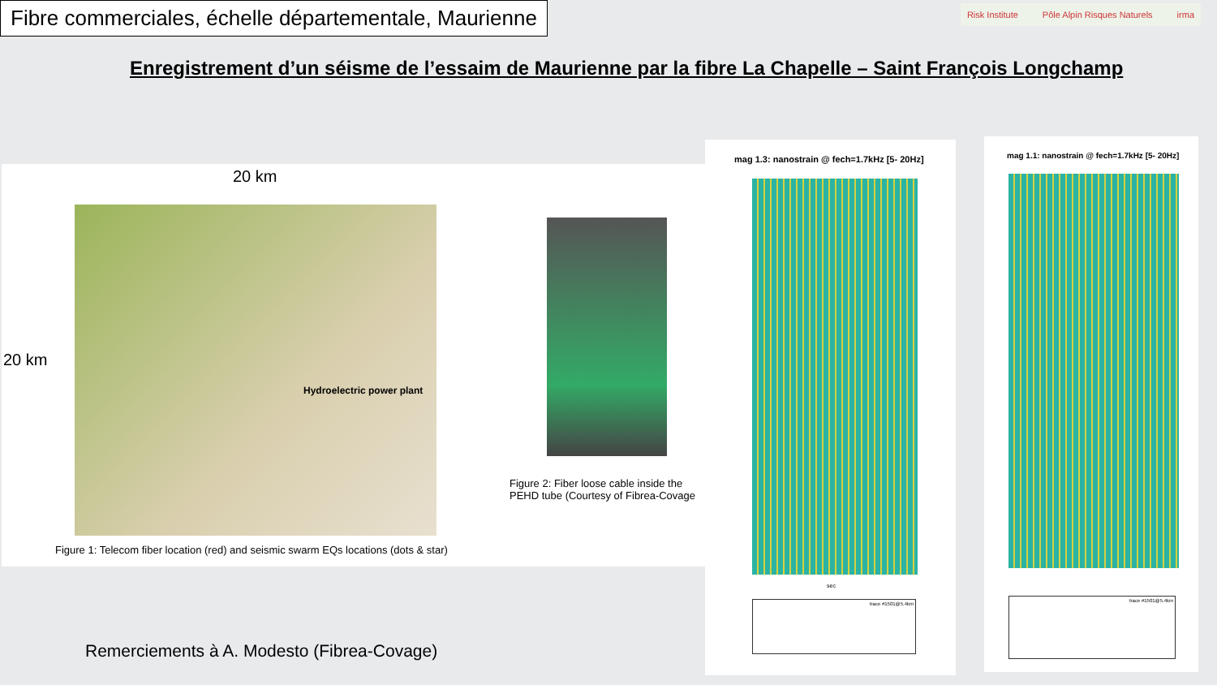Fibre commerciales, échelle départementale, Maurienne
Risk Institute Pôle Alpin Risques Naturels irma
Enregistrement d’un séisme de l’essaim de Maurienne par la fibre La Chapelle – Saint François Longchamp
20 km
20 km
Hydroelectric power plant
Figure 2: Fiber loose cable inside the
PEHD tube (Courtesy of Fibrea-Covage
Figure 1: Telecom fiber location (red) and seismic swarm EQs locations (dots & star)
mag 1.3: nanostrain @ fech=1.7kHz [5- 20Hz]
sec
trace #1501@5.4km
mag 1.1: nanostrain @ fech=1.7kHz [5- 20Hz]
trace #1501@5.4km
Remerciements à A. Modesto (Fibrea-Covage)